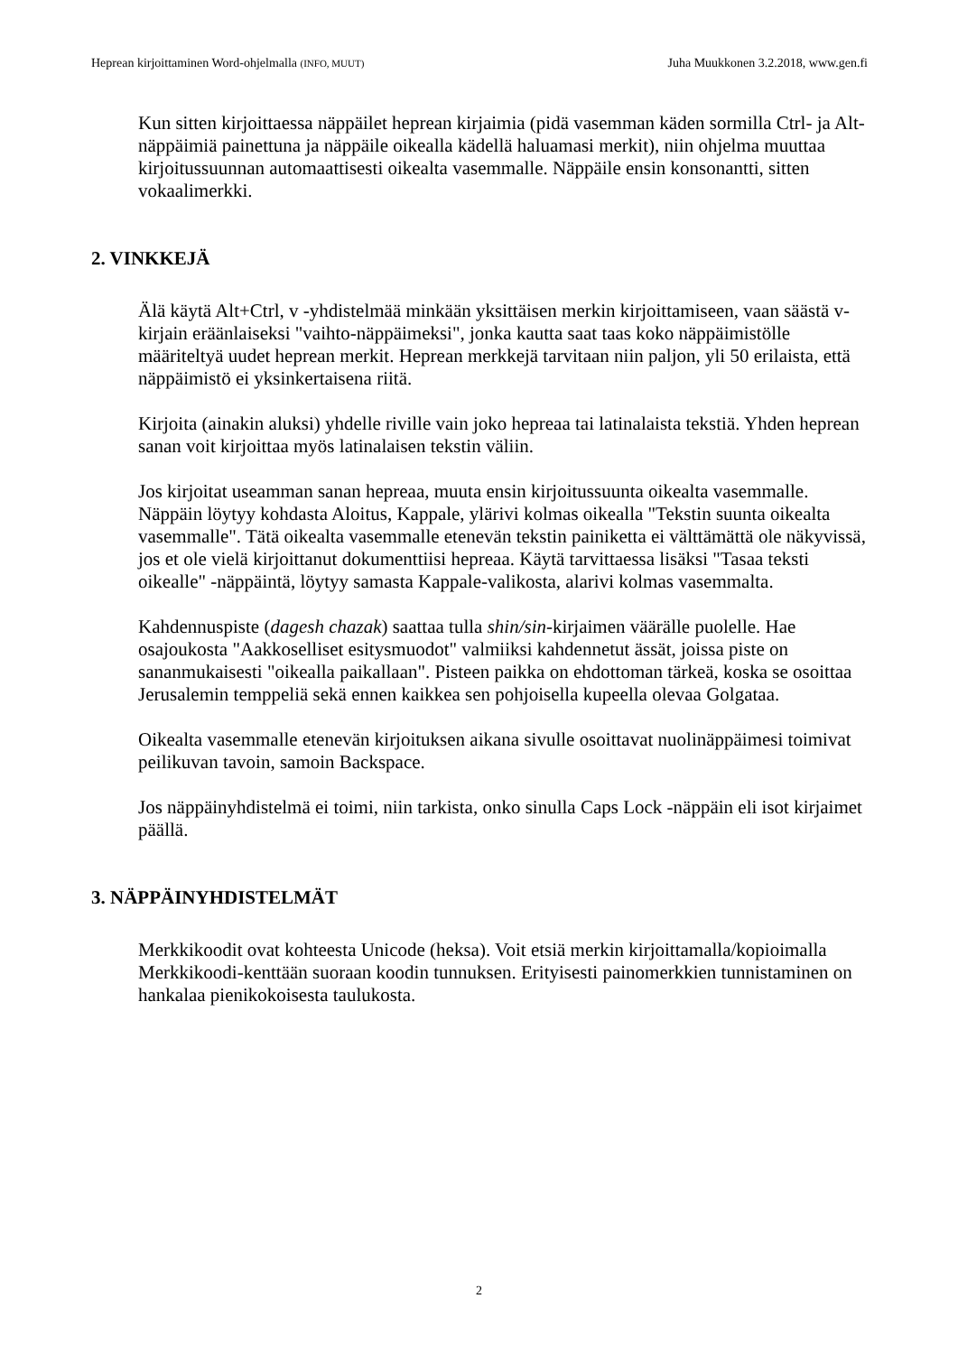Heprean kirjoittaminen Word-ohjelmalla (INFO, MUUT) Juha Muukkonen 3.2.2018, www.gen.fi
Kun sitten kirjoittaessa näppäilet heprean kirjaimia (pidä vasemman käden sormilla Ctrl- ja Alt-näppäimiä painettuna ja näppäile oikealla kädellä haluamasi merkit), niin ohjelma muuttaa kirjoitussuunnan automaattisesti oikealta vasemmalle. Näppäile ensin konsonantti, sitten vokaalimerkki.
2. VINKKEJÄ
Älä käytä Alt+Ctrl, v -yhdistelmää minkään yksittäisen merkin kirjoittamiseen, vaan säästä v-kirjain eräänlaiseksi "vaihto-näppäimeksi", jonka kautta saat taas koko näppäimistölle määriteltyä uudet heprean merkit. Heprean merkkejä tarvitaan niin paljon, yli 50 erilaista, että näppäimistö ei yksinkertaisena riitä.
Kirjoita (ainakin aluksi) yhdelle riville vain joko hepreaa tai latinalaista tekstiä. Yhden heprean sanan voit kirjoittaa myös latinalaisen tekstin väliin.
Jos kirjoitat useamman sanan hepreaa, muuta ensin kirjoitussuunta oikealta vasemmalle. Näppäin löytyy kohdasta Aloitus, Kappale, ylärivi kolmas oikealla "Tekstin suunta oikealta vasemmalle". Tätä oikealta vasemmalle etenevän tekstin painiketta ei välttämättä ole näkyvissä, jos et ole vielä kirjoittanut dokumenttiisi hepreaa. Käytä tarvittaessa lisäksi "Tasaa teksti oikealle" -näppäintä, löytyy samasta Kappale-valikosta, alarivi kolmas vasemmalta.
Kahdennuspiste (dagesh chazak) saattaa tulla shin/sin-kirjaimen väärälle puolelle. Hae osajoukosta "Aakkoselliset esitysmuodot" valmiiksi kahdennetut ässät, joissa piste on sananmukaisesti "oikealla paikallaan". Pisteen paikka on ehdottoman tärkeä, koska se osoittaa Jerusalemin temppeliä sekä ennen kaikkea sen pohjoisella kupeella olevaa Golgataa.
Oikealta vasemmalle etenevän kirjoituksen aikana sivulle osoittavat nuolinäppäimesi toimivat peilikuvan tavoin, samoin Backspace.
Jos näppäinyhdistelmä ei toimi, niin tarkista, onko sinulla Caps Lock -näppäin eli isot kirjaimet päällä.
3. NÄPPÄINYHDISTELMÄT
Merkkikoodit ovat kohteesta Unicode (heksa). Voit etsiä merkin kirjoittamalla/kopioimalla Merkkikoodi-kenttään suoraan koodin tunnuksen. Erityisesti painomerkkien tunnistaminen on hankalaa pienikokoisesta taulukosta.
2